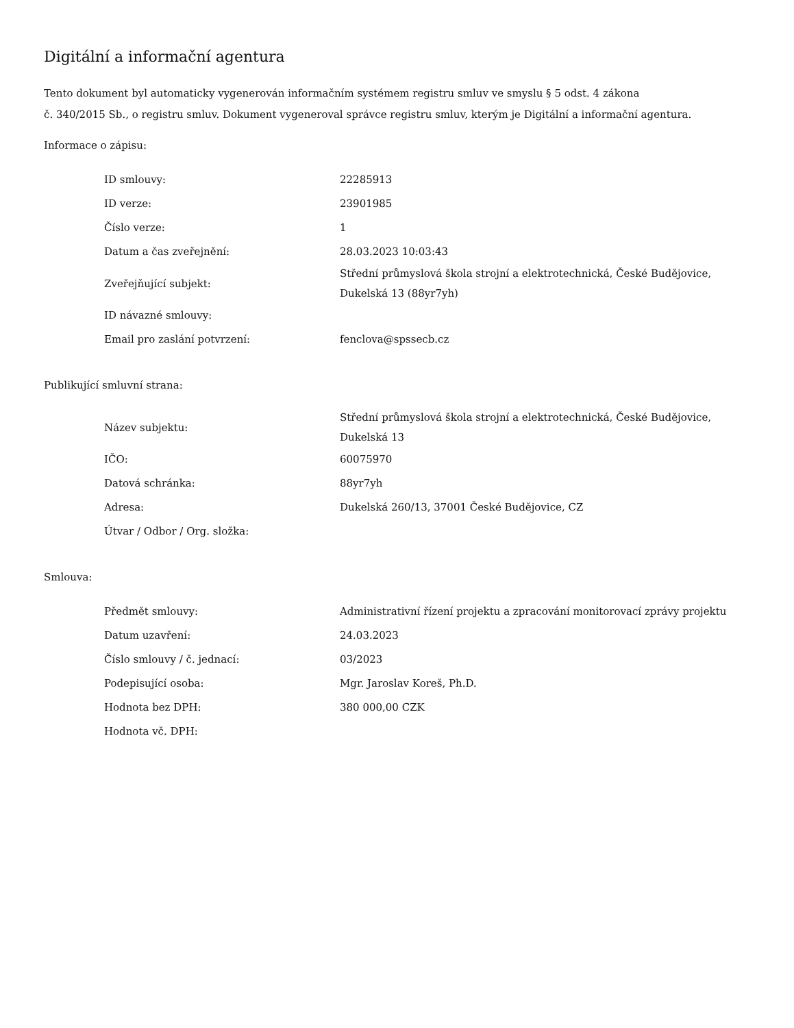Digitální a informační agentura
Tento dokument byl automaticky vygenerován informačním systémem registru smluv ve smyslu § 5 odst. 4 zákona
č. 340/2015 Sb., o registru smluv. Dokument vygeneroval správce registru smluv, kterým je Digitální a informační agentura.
Informace o zápisu:
| ID smlouvy: | 22285913 |
| ID verze: | 23901985 |
| Číslo verze: | 1 |
| Datum a čas zveřejnění: | 28.03.2023 10:03:43 |
| Zveřejňující subjekt: | Střední průmyslová škola strojní a elektrotechnická, České Budějovice, Dukelská 13 (88yr7yh) |
| ID návazné smlouvy: | |
| Email pro zaslání potvrzení: | fenclova@spssecb.cz |
Publikující smluvní strana:
| Název subjektu: | Střední průmyslová škola strojní a elektrotechnická, České Budějovice, Dukelská 13 |
| IČO: | 60075970 |
| Datová schránka: | 88yr7yh |
| Adresa: | Dukelská 260/13, 37001 České Budějovice, CZ |
| Útvar / Odbor / Org. složka: | |
Smlouva:
| Předmět smlouvy: | Administrativní řízení projektu a zpracování monitorovací zprávy projektu |
| Datum uzavření: | 24.03.2023 |
| Číslo smlouvy / č. jednací: | 03/2023 |
| Podepisující osoba: | Mgr. Jaroslav Koreš, Ph.D. |
| Hodnota bez DPH: | 380 000,00 CZK |
| Hodnota vč. DPH: | |